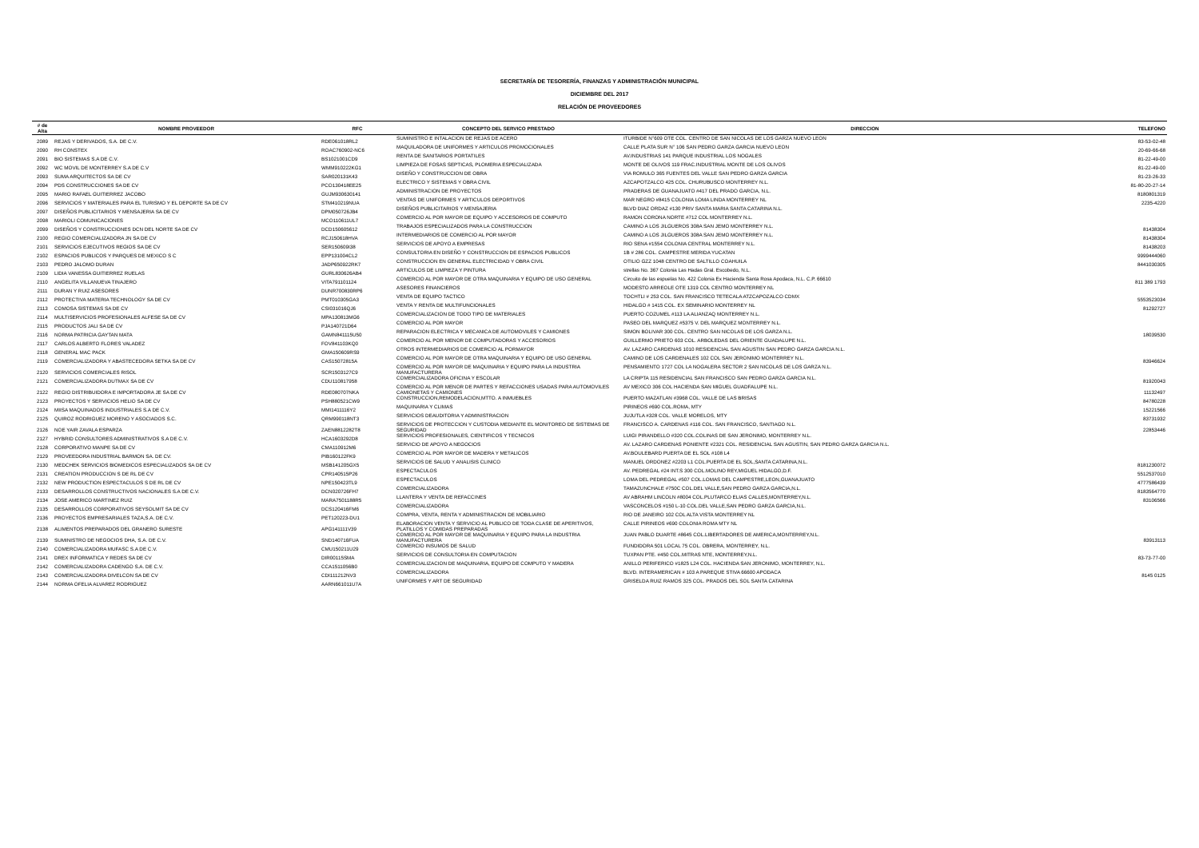SECRETARÍA DE TESORERÍA, FINANZAS Y ADMINISTRACIÓN MUNICIPAL
DICIEMBRE DEL 2017
RELACIÓN DE PROVEEDORES
| # de Alta | NOMBRE PROVEEDOR | RFC | CONCEPTO DEL SERVICO PRESTADO | DIRECCION | TELEFONO |
| --- | --- | --- | --- | --- | --- |
| 2089 | REJAS Y DERIVADOS, S.A. DE C.V. | RDE061018RL2 | SUMINISTRO E INTALACION DE REJAS DE ACERO | ITURBIDE N°609 OTE COL. CENTRO DE SAN NICOLAS DE LOS GARZA NUEVO LEON | 83-53-02-48 |
| 2090 | RH CONSTEX | ROAC760902-NC6 | MAQUILADORA DE UNIFORMES Y ARTICULOS PROMOCIONALES | CALLE PLATA SUR N° 106 SAN PEDRO GARZA GARCIA NUEVO LEON | 20-69-66-68 |
| 2091 | BIO SISTEMAS S.A DE C.V. | BS1021001CD9 | RENTA DE SANITARIOS PORTATILES | AV.INDUSTRIAS 141 PARQUE INDUSTRIAL LOS NOGALES | 81-22-49-00 |
| 2092 | WC MOVIL DE MONTERREY S.A DE C.V | WMM910222KG1 | LIMPIEZA DE FOSAS SEPTICAS, PLOMERIA ESPECIALIZADA | MONTE DE OLIVOS 119 FRAC.INDUSTRIAL MONTE DE LOS OLIVOS | 81-22-49-00 |
| 2093 | SUMA ARQUITECTOS SA DE CV | SAR020131K43 | DISEÑO Y CONSTRUCCION DE OBRA | VIA ROMULO 365 FUENTES DEL VALLE SAN PEDRO GARZA GARCIA | 81-23-26-33 |
| 2094 | PDS CONSTRUCCIONES SA DE CV | PCO130418EE25 | ELECTRICO Y SISTEMAS Y OBRA CIVIL | AZCAPOTZALCO 425 COL. CHURUBUSCO MONTERREY N.L. | 81-80-20-27-14 |
| 2095 | MARIO RAFAEL GUITIERREZ JACOBO | GUJM930630141 | ADMINISTRACION DE PROYECTOS | PRADERAS DE GUANAJUATO #417 DEL PRADO GARCIA, N.L. | 8180801319 |
| 2096 | SERVICIOS Y MATERIALES PARA EL TURISMO Y EL DEPORTE SA DE CV | STM410219NUA | VENTAS DE UNIFORMES Y ARTICULOS DEPORTIVOS | MAR NEGRO #8415 COLONIA LOMA LINDA MONTERREY NL | 2235-4220 |
| 2097 | DISEÑOS PUBLICITARIOS Y MENSAJERIA SA DE CV | DPM050726JB4 | DISEÑOS PUBLICITARIOS Y MENSAJERIA | BLVD DIAZ ORDAZ #130 PRIV SANTA MARIA SANTA CATARINA N.L. | |
| 2098 | MARIOLI COMUNICACIONES | MCO110611UL7 | COMERCIO AL POR MAYOR DE EQUIPO Y ACCESORIOS DE COMPUTO | RAMON CORONA NORTE #712 COL MONTERREY N.L. | |
| 2099 | DISEÑOS Y CONSTRUCCIONES DCN DEL NORTE SA DE CV | DCD150605612 | TRABAJOS ESPECIALIZADOS PARA LA CONSTRUCCION | CAMINO A LOS JILGUEROS 308A SAN JEMO MONTERREY N.L. | 81438304 |
| 2100 | REGIO COMERCIALIZADORA JN SA DE CV | RCJ150618HVA | INTERMEDIARIOS DE COMERCIO AL POR MAYOR | CAMINO A LOS JILGUEROS 308A SAN JEMO MONTERREY N.L. | 81438304 |
| 2101 | SERVICIOS EJECUTIVOS REGIOS SA DE CV | SER150609I38 | SERVICIOS DE APOYO A EMPRESAS | RIO SENA #1554 COLONIA CENTRAL MONTERREY N.L. | 81438203 |
| 2102 | ESPACIOS PUBLICOS Y PARQUES DE MEXICO S C | EPP131004CL2 | CONSULTORIA EN DISEÑO Y CONSTRUCCION DE ESPACIOS PUBLICOS | 1B # 286 COL. CAMPESTRE MERIDA YUCATAN | 9999444060 |
| 2103 | PEDRO JALOMO DURAN | JADP650922RK7 | CONSTRUCCION EN GENERAL ELECTRICIDAD Y OBRA CIVIL | OTILIO GZZ 1048 CENTRO DE SALTILLO COAHUILA | 8441030305 |
| 2109 | LIDIA VANESSA GUITIERREZ RUELAS | GURL830626AB4 | ARTICULOS DE LIMPIEZA Y PINTURA | strellas No. 367 Colonia Las Hadas Gral. Escobedo, N.L. | |
| 2110 | ANGELITA VILLANUEVA TINAJERO | VITA791101124 | COMERCIO AL POR MAYOR DE OTRA MAQUINARIA Y EQUIPO DE USO GENERAL | Circuito de las espuelas No. 422 Colonia Ex Hacienda Santa Rosa Apodaca, N.L. C.P. 66610 | 811 389 1793 |
| 2111 | DURAN Y RUIZ ASESORES | DUNR700830RP6 | ASESORES FINANCIEROS | MODESTO ARREOLE OTE 1319 COL CENTRO MONTERREY NL | |
| 2112 | PROTECTIVA MATERIA TECHNOLOGY SA DE CV | PMT010305GA3 | VENTA DE EQUIPO TACTICO | TOCHTLI # 253 COL. SAN FRANCISCO TETECALA ATZCAPOZALCO CDMX | 5553523034 |
| 2113 | COMOSA SISTEMAS SA DE CV | CSI031016QJ6 | VENTA Y RENTA DE MULTIFUNCIONALES | HIDALGO # 1415 COL. EX SEMINARIO MONTERREY NL | 81292727 |
| 2114 | MULTISERVICIOS PROFESIONALES ALFESE SA DE CV | MPA130813MG6 | COMERCIALIZACION DE TODO TIPO DE MATERIALES | PUERTO COZUMEL #113 LA ALIANZAQ MONTERREY N.L. | |
| 2115 | PRODUCTOS JALI SA DE CV | PJA140721D64 | COMERCIO AL POR MAYOR | PASEO DEL MARQUEZ #5375 V. DEL MARQUEZ MONTERREY N.L. | |
| 2116 | NORMA PATRICIA GAYTAN MATA | GAMN841115U50 | REPARACION ELECTRICA Y MECANICA DE AUTOMOVILES Y CAMIONES | SIMON BOLIVAR 300 COL. CENTRO SAN NICOLAS DE LOS GARZA N.L. | 18039530 |
| 2117 | CARLOS ALBERTO FLORES VALADEZ | FOV841103KQ0 | COMERCIO AL POR MENOR DE COMPUTADORAS Y ACCESORIOS | GUILLERMO PRIETO 603 COL. ARBOLEDAS DEL ORIENTE GUADALUPE N.L. | |
| 2118 | GENERAL MAC PACK | GMA150609RS9 | OTROS INTERMEDIARIOS DE COMERCIO AL PORMAYOR | AV. LAZARO CARDENAS 1010 RESIDENCIAL SAN AGUSTIN SAN PEDRO GARZA GARCIA N.L. | |
| 2119 | COMERCIALIZADORA Y ABASTECEDORA SETKA SA DE CV | CAS15072815A | COMERCIO AL POR MAYOR DE OTRA MAQUINARIA Y EQUIPO DE USO GENERAL | CAMINO DE LOS CARDENALES 102 COL SAN JERONIMO MONTERREY N.L. | 83946624 |
| 2120 | SERVICIOS COMERCIALES RISOL | SCR1503127C9 | COMERCIO AL POR MAYOR DE MAQUINARIA Y EQUIPO PARA LA INDUSTRIA MANUFACTURERA | PENSAMIENTO 1727 COL LA NOGALERA SECTOR 2 SAN NICOLAS DE LOS GARZA N.L. | |
| 2121 | COMERCIALIZADORA DUTMAX SA DE CV | CDU110817958 | COMERCIALIZADORA OFICINA Y ESCOLAR | LA CRIPTA 115 RESIDENCIAL SAN FRANCISCO SAN PEDRO GARZA GARCIA N.L. | 81920043 |
| 2122 | REGIO DISTRIBUIDORA E IMPORTADORA JE SA DE CV | RDE080707NKA | COMERCIO AL POR MENOR DE PARTES Y REFACCIONES USADAS PARA AUTOMOVILES CAMIONETAS Y CAMIONES | AV MEXICO 306 COL HACIENDA SAN MIGUEL GUADFALUPE N.L. | 11132497 |
| 2123 | PROYECTOS Y SERVICIOS HELIO SA DE CV | PSH880521CW9 | CONSTRUCCION,REMODELACION,MTTO. A INMUEBLES | PUERTO MAZATLAN #3968 COL. VALLE DE LAS BRISAS | 84780228 |
| 2124 | MIISA MAQUINADOS INDUSTRIALES S.A DE C.V. | MMI1411116Y2 | MAQUINARIA Y CLIMAS | PIRINEOS #690 COL.ROMA, MTY | 15221566 |
| 2125 | QUIROZ RODRIGUEZ MORENO Y ASOCIADOS S.C. | QRM990118NT3 | SERVICIOS DEAUDITORIA Y ADMINISTRACION | JUJUTLA #328 COL. VALLE MORELOS, MTY | 83731932 |
| 2126 | NOE YAIR ZAVALA ESPARZA | ZAEN8812282T8 | SERVICIOS DE PROTECCION Y CUSTODIA MEDIANTE EL MONITOREO DE SISTEMAS DE SEGURIDAD | FRANCISCO A. CARDENAS #116 COL. SAN FRANCISCO, SANTIAGO N.L. | 22853446 |
| 2127 | HYBRID CONSULTORES ADMINISTRATIVOS S.A DE C.V. | HCA1603292D8 | SERVICIOS PROFESIONALES, CIENTIFICOS Y TECNICOS | LUIGI PIRANDELLO #320 COL.COLINAS DE SAN JERONIMO, MONTERREY N.L. | |
| 2128 | CORPORATIVO MANPE SA DE CV | CMA110912M6 | SERVICIO DE APOYO A NEGOCIOS | AV. LAZARO CARDENAS PONIENTE #2321 COL. RESIDENCIAL SAN AGUSTIN, SAN PEDRO GARZA GARCIA N.L. | |
| 2129 | PROVEEDORA INDUSTRIAL BARMON SA. DE CV. | PIB160122FK9 | COMERCIO AL POR MAYOR DE MADERA Y METALICOS | AV.BOULEBARD PUERTA DE EL SOL #108 L4 | |
| 2130 | MEDCHEK SERVICIOS BIOMEDICOS ESPECIALIZADOS SA DE CV | MSB141205GX5 | SERVICIOS DE SALUD Y ANALISIS CLINICO | MANUEL ORDONEZ #2203 L1 COL.PUERTA DE EL SOL,SANTA CATARINA,N.L. | 8181230072 |
| 2131 | CREATION PRODUCCION S DE RL DE CV | CPR140515P26 | ESPECTACULOS | AV. PEDREGAL #24 INT.S 300 COL.MOLINO REY,MIGUEL HIDALGO,D.F. | 5512537010 |
| 2132 | NEW PRODUCTION ESPECTACULOS S DE RL DE CV | NPE150423TL9 | ESPECTACULOS | LOMA DEL PEDREGAL #507 COL.LOMAS DEL CAMPESTRE,LEON,GUANAJUATO | 4777586439 |
| 2133 | DESARROLLOS CONSTRUCTIVOS NACIONALES S.A DE C.V. | DCN020726FH7 | COMERCIALIZADORA | TAMAZUNCHALE #750C COL.DEL VALLE,SAN PEDRO GARZA GARCIA,N.L. | 8183564770 |
| 2134 | JOSE AMERICO MARTINEZ RUIZ | MARA7501188R5 | LLANTERA Y VENTA DE REFACCINES | AV ABRAHM LINCOLN #8004 COL.PLUTARCO ELIAS CALLES,MONTERREY,N.L. | 83106566 |
| 2135 | DESARROLLOS CORPORATIVOS SEYSOLMIT SA DE CV | DCS120416FM6 | COMERCIALIZADORA | VASCONCELOS #150 L-10 COL.DEL VALLE,SAN PEDRO GARZA GARCIA,N.L. | |
| 2136 | PROYECTOS EMPRESARIALES TAZA,S.A. DE C.V. | PET120223-DU1 | COMPRA, VENTA, RENTA Y ADMINISTRACION DE MOBILIARIO | RIO DE JANEIRO 102 COL ALTA VISTA MONTERREY NL | |
| 2138 | ALIMENTOS PREPARADOS DEL GRANERO SURESTE | APG141111V39 | ELABORACION VENTA Y SERVICIO AL PUBLICO DE TODA CLASE DE APERITIVOS, PLATILLOS Y COMIDAS PREPARADAS | CALLE PIRINEOS #690 COLONIA ROMA MTY NL | |
| 2139 | SUMINISTRO DE NEGOCIOS DHA, S.A. DE C.V. | SND140716FUA | COMERCIO AL POR MAYOR DE MAQUINARIA Y EQUIPO PARA LA INDUSTRIA MANUFACTURERA | JUAN PABLO DUARTE #8645 COL.LIBERTADORES DE AMERICA,MONTERREY,N.L. | 83913113 |
| 2140 | COMERCIALIZADORA MUFASC S.A DE C.V. | CMU150211U29 | COMERCIO INSUMOS DE SALUD | FUNDIDORA 501 LOCAL 75 COL. OBRERA, MONTERREY, N.L. | |
| 2141 | DREX INFORMATICA Y REDES SA DE CV | DIR00115SMA | SERVICIOS DE CONSULTORIA EN COMPUTACION | TUXPAN PTE. #450 COL.MITRAS NTE, MONTERREY,N.L. | 83-73-77-00 |
| 2142 | COMERCIALIZADORA CADENGO S.A. DE C.V. | CCA1511056B0 | COMERCIALIZACION DE MAQUINARIA, EQUIPO DE COMPUTO Y MADERA | ANILLO PERIFERICO #1825 L24 COL. HACIENDA SAN JERONIMO, MONTERREY, N.L. | |
| 2143 | COMERCIALIZADORA DIVELCON SA DE CV | CDI111212NV3 | COMERCIALIZADORA | BLVD. INTERAMERICAN # 103 A PAREQUE STIVA 66600 APODACA | 8145 0125 |
| 2144 | NORMA OFELIA ALVAREZ RODRIGUEZ | AARN661011U7A | UNIFORMES Y ART DE SEGURIDAD | GRISELDA RUIZ RAMOS 325 COL. PRADOS DEL SOL SANTA CATARINA | |